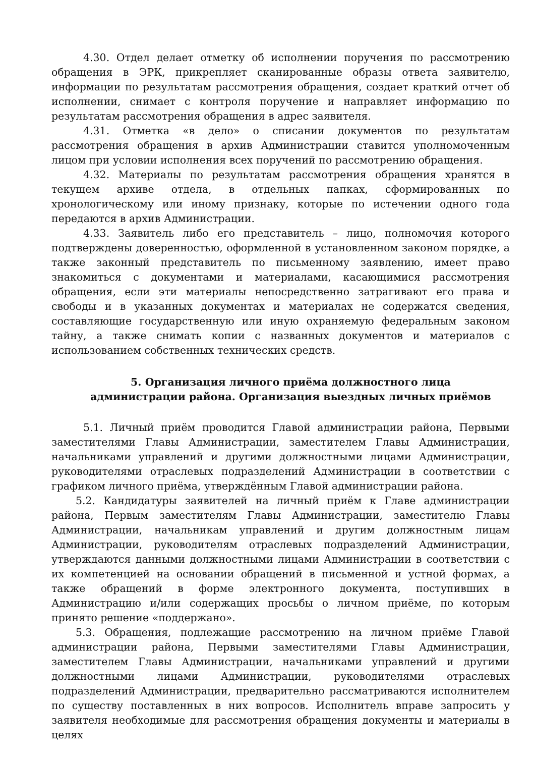4.30. Отдел делает отметку об исполнении поручения по рассмотрению обращения в ЭРК, прикрепляет сканированные образы ответа заявителю, информации по результатам рассмотрения обращения, создает краткий отчет об исполнении, снимает с контроля поручение и направляет информацию по результатам рассмотрения обращения в адрес заявителя.
4.31. Отметка «в дело» о списании документов по результатам рассмотрения обращения в архив Администрации ставится уполномоченным лицом при условии исполнения всех поручений по рассмотрению обращения.
4.32. Материалы по результатам рассмотрения обращения хранятся в текущем архиве отдела, в отдельных папках, сформированных по хронологическому или иному признаку, которые по истечении одного года передаются в архив Администрации.
4.33. Заявитель либо его представитель – лицо, полномочия которого подтверждены доверенностью, оформленной в установленном законом порядке, а также законный представитель по письменному заявлению, имеет право знакомиться с документами и материалами, касающимися рассмотрения обращения, если эти материалы непосредственно затрагивают его права и свободы и в указанных документах и материалах не содержатся сведения, составляющие государственную или иную охраняемую федеральным законом тайну, а также снимать копии с названных документов и материалов с использованием собственных технических средств.
5. Организация личного приёма должностного лица
администрации района. Организация выездных личных приёмов
5.1. Личный приём проводится Главой администрации района, Первыми заместителями Главы Администрации, заместителем Главы Администрации, начальниками управлений и другими должностными лицами Администрации, руководителями отраслевых подразделений Администрации в соответствии с графиком личного приёма, утверждённым Главой администрации района.
5.2. Кандидатуры заявителей на личный приём к Главе администрации района, Первым заместителям Главы Администрации, заместителю Главы Администрации, начальникам управлений и другим должностным лицам Администрации, руководителям отраслевых подразделений Администрации, утверждаются данными должностными лицами Администрации в соответствии с их компетенцией на основании обращений в письменной и устной формах, а также обращений в форме электронного документа, поступивших в Администрацию и/или содержащих просьбы о личном приёме, по которым принято решение «поддержано».
5.3. Обращения, подлежащие рассмотрению на личном приёме Главой администрации района, Первыми заместителями Главы Администрации, заместителем Главы Администрации, начальниками управлений и другими должностными лицами Администрации, руководителями отраслевых подразделений Администрации, предварительно рассматриваются исполнителем по существу поставленных в них вопросов. Исполнитель вправе запросить у заявителя необходимые для рассмотрения обращения документы и материалы в целях